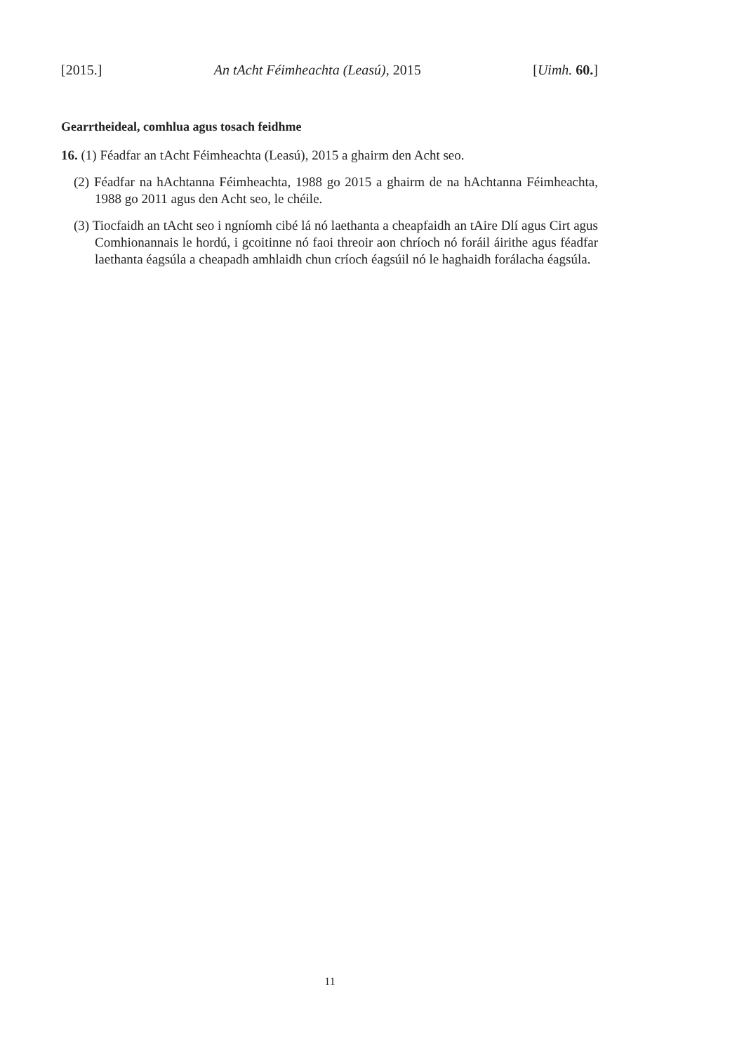[2015.] An tAcht Féimheachta (Leasú), 2015 [Uimh. 60.]
Gearrtheideal, comhlua agus tosach feidhme
16. (1) Féadfar an tAcht Féimheachta (Leasú), 2015 a ghairm den Acht seo.
(2) Féadfar na hAchtanna Féimheachta, 1988 go 2015 a ghairm de na hAchtanna Féimheachta, 1988 go 2011 agus den Acht seo, le chéile.
(3) Tiocfaidh an tAcht seo i ngníomh cibé lá nó laethanta a cheapfaidh an tAire Dlí agus Cirt agus Comhionannais le hordú, i gcoitinne nó faoi threoir aon chríoch nó foráil áirithe agus féadfar laethanta éagsúla a cheapadh amhlaidh chun críoch éagsúil nó le haghaidh forálacha éagsúla.
11